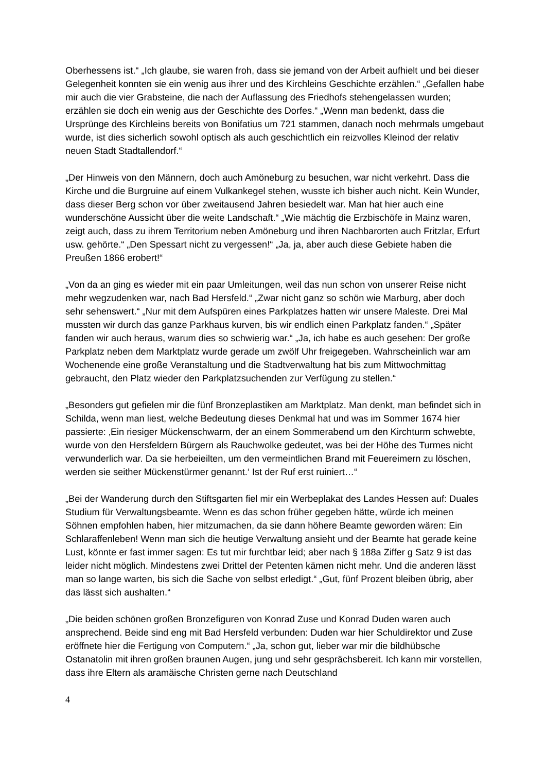Oberhessens ist.“ „Ich glaube, sie waren froh, dass sie jemand von der Arbeit aufhielt und bei dieser Gelegenheit konnten sie ein wenig aus ihrer und des Kirchleins Geschichte erzählen.“ „Gefallen habe mir auch die vier Grabsteine, die nach der Auflassung des Friedhofs stehengelassen wurden; erzählen sie doch ein wenig aus der Geschichte des Dorfes.“ „Wenn man bedenkt, dass die Ursprünge des Kirchleins bereits von Bonifatius um 721 stammen, danach noch mehrmals umgebaut wurde, ist dies sicherlich sowohl optisch als auch geschichtlich ein reizvolles Kleinod der relativ neuen Stadt Stadtallendorf.“
„Der Hinweis von den Männern, doch auch Amöneburg zu besuchen, war nicht verkehrt. Dass die Kirche und die Burgruine auf einem Vulkankegel stehen, wusste ich bisher auch nicht. Kein Wunder, dass dieser Berg schon vor über zweitausend Jahren besiedelt war. Man hat hier auch eine wunderschöne Aussicht über die weite Landschaft.“ „Wie mächtig die Erzbischöfe in Mainz waren, zeigt auch, dass zu ihrem Territorium neben Amöneburg und ihren Nachbarorten auch Fritzlar, Erfurt usw. gehörte.“ „Den Spessart nicht zu vergessen!“ „Ja, ja, aber auch diese Gebiete haben die Preußen 1866 erobert!“
„Von da an ging es wieder mit ein paar Umleitungen, weil das nun schon von unserer Reise nicht mehr wegzudenken war, nach Bad Hersfeld.“ „Zwar nicht ganz so schön wie Marburg, aber doch sehr sehenswert.“ „Nur mit dem Aufspüren eines Parkplatzes hatten wir unsere Maleste. Drei Mal mussten wir durch das ganze Parkhaus kurven, bis wir endlich einen Parkplatz fanden.“ „Später fanden wir auch heraus, warum dies so schwierig war.“ „Ja, ich habe es auch gesehen: Der große Parkplatz neben dem Marktplatz wurde gerade um zwölf Uhr freigegeben. Wahrscheinlich war am Wochenende eine große Veranstaltung und die Stadtverwaltung hat bis zum Mittwochmittag gebraucht, den Platz wieder den Parkplatzsuchenden zur Verfügung zu stellen.“
„Besonders gut gefielen mir die fünf Bronzeplastiken am Marktplatz. Man denkt, man befindet sich in Schilda, wenn man liest, welche Bedeutung dieses Denkmal hat und was im Sommer 1674 hier passierte: ‚Ein riesiger Mückenschwarm, der an einem Sommerabend um den Kirchturm schwebte, wurde von den Hersfeldern Bürgern als Rauchwolke gedeutet, was bei der Höhe des Turmes nicht verwunderlich war. Da sie herbeieilten, um den vermeintlichen Brand mit Feuereimern zu löschen, werden sie seither Mückenstürmer genannt.‘ Ist der Ruf erst ruiniert…“
„Bei der Wanderung durch den Stiftsgarten fiel mir ein Werbeplakat des Landes Hessen auf: Duales Studium für Verwaltungsbeamte. Wenn es das schon früher gegeben hätte, würde ich meinen Söhnen empfohlen haben, hier mitzumachen, da sie dann höhere Beamte geworden wären: Ein Schlaraffenleben! Wenn man sich die heutige Verwaltung ansieht und der Beamte hat gerade keine Lust, könnte er fast immer sagen: Es tut mir furchtbar leid; aber nach § 188a Ziffer g Satz 9 ist das leider nicht möglich. Mindestens zwei Drittel der Petenten kämen nicht mehr. Und die anderen lässt man so lange warten, bis sich die Sache von selbst erledigt.“ „Gut, fünf Prozent bleiben übrig, aber das lässt sich aushalten.“
„Die beiden schönen großen Bronzefiguren von Konrad Zuse und Konrad Duden waren auch ansprechend. Beide sind eng mit Bad Hersfeld verbunden: Duden war hier Schuldirektor und Zuse eröffnete hier die Fertigung von Computern.“ „Ja, schon gut, lieber war mir die bildhübsche Ostanatolin mit ihren großen braunen Augen, jung und sehr gesprächsbereit. Ich kann mir vorstellen, dass ihre Eltern als aramäische Christen gerne nach Deutschland
4